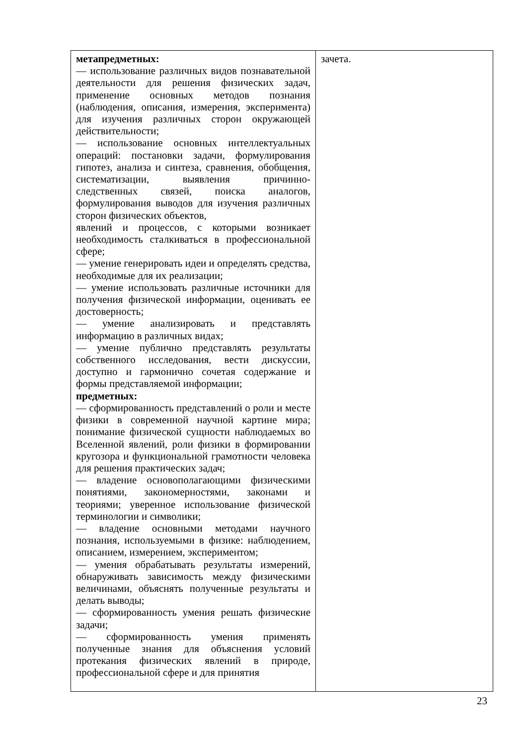| метапредметных: –– использование различных видов познавательной деятельности для решения физических задач, применение основных методов познания (наблюдения, описания, измерения, эксперимента) для изучения различных сторон окружающей действительности; –– использование основных интеллектуальных операций: постановки задачи, формулирования гипотез, анализа и синтеза, сравнения, обобщения, систематизации, выявления причинно-следственных связей, поиска аналогов, формулирования выводов для изучения различных сторон физических объектов, явлений и процессов, с которыми возникает необходимость сталкиваться в профессиональной сфере; –– умение генерировать идеи и определять средства, необходимые для их реализации; –– умение использовать различные источники для получения физической информации, оценивать ее достоверность; –– умение анализировать и представлять информацию в различных видах; –– умение публично представлять результаты собственного исследования, вести дискуссии, доступно и гармонично сочетая содержание и формы представляемой информации; предметных: –– сформированность представлений о роли и месте физики в современной научной картине мира; понимание физической сущности наблюдаемых во Вселенной явлений, роли физики в формировании кругозора и функциональной грамотности человека для решения практических задач; –– владение основополагающими физическими понятиями, закономерностями, законами и теориями; уверенное использование физической терминологии и символики; –– владение основными методами научного познания, используемыми в физике: наблюдением, описанием, измерением, экспериментом; –– умения обрабатывать результаты измерений, обнаруживать зависимость между физическими величинами, объяснять полученные результаты и делать выводы; –– сформированность умения решать физические задачи; –– сформированность умения применять полученные знания для объяснения условий протекания физических явлений в природе, профессиональной сфере и для принятия | зачета. |
23